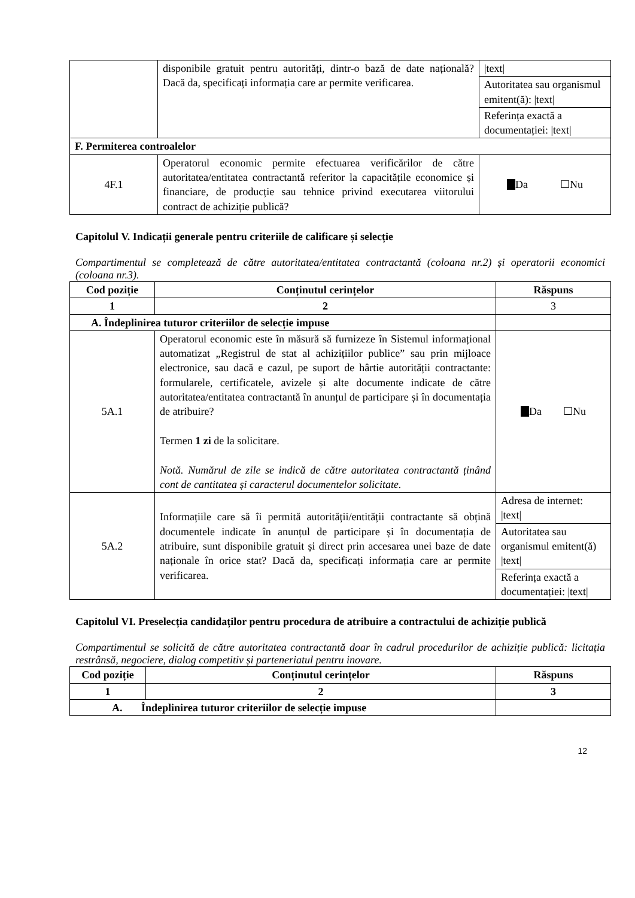| | disponibile gratuit pentru autorități, dintr-o bază de date națională? Dacă da, specificați informația care ar permite verificarea. | /text/ |
| | | Autoritatea sau organismul emitent(ă): /text/ |
| | | Referința exactă a documentației: /text/ |
| F. Permiterea controalelor | | |
| 4F.1 | Operatorul economic permite efectuarea verificărilor de către autoritatea/entitatea contractantă referitor la capacitățile economice și financiare, de producție sau tehnice privind executarea viitorului contract de achiziție publică? | Da ☐Nu |
Capitolul V. Indicații generale pentru criteriile de calificare și selecție
Compartimentul se completează de către autoritatea/entitatea contractantă (coloana nr.2) și operatorii economici (coloana nr.3).
| Cod poziție | Conținutul cerințelor | Răspuns |
| --- | --- | --- |
| 1 | 2 | 3 |
| A. Îndeplinirea tuturor criteriilor de selecție impuse | | |
| 5A.1 | Operatorul economic este în măsură să furnizeze în Sistemul informațional automatizat „Registrul de stat al achizițiilor publice” sau prin mijloace electronice, sau dacă e cazul, pe suport de hârtie autorității contractante: formularele, certificatele, avizele și alte documente indicate de către autoritatea/entitatea contractantă în anunțul de participare și în documentația de atribuire? Termen 1 zi de la solicitare. Notă. Numărul de zile se indică de către autoritatea contractantă ținând cont de cantitatea și caracterul documentelor solicitate. | Da ☐Nu |
| 5A.2 | Informațiile care să îi permită autorității/entității contractante să obțină documentele indicate în anunțul de participare și în documentația de atribuire, sunt disponibile gratuit și direct prin accesarea unei baze de date naționale în orice stat? Dacă da, specificați informația care ar permite verificarea. | Adresa de internet: /text/ |
| | | Autoritatea sau organismul emitent(ă) /text/ |
| | | Referința exactă a documentației: /text/ |
Capitolul VI. Preselecția candidaților pentru procedura de atribuire a contractului de achiziție publică
Compartimentul se solicită de către autoritatea contractantă doar în cadrul procedurilor de achiziție publică: licitația restrânsă, negociere, dialog competitiv și parteneriatul pentru inovare.
| Cod poziție | Conținutul cerințelor | Răspuns |
| --- | --- | --- |
| 1 | 2 | 3 |
| A. Îndeplinirea tuturor criteriilor de selecție impuse | | |
12